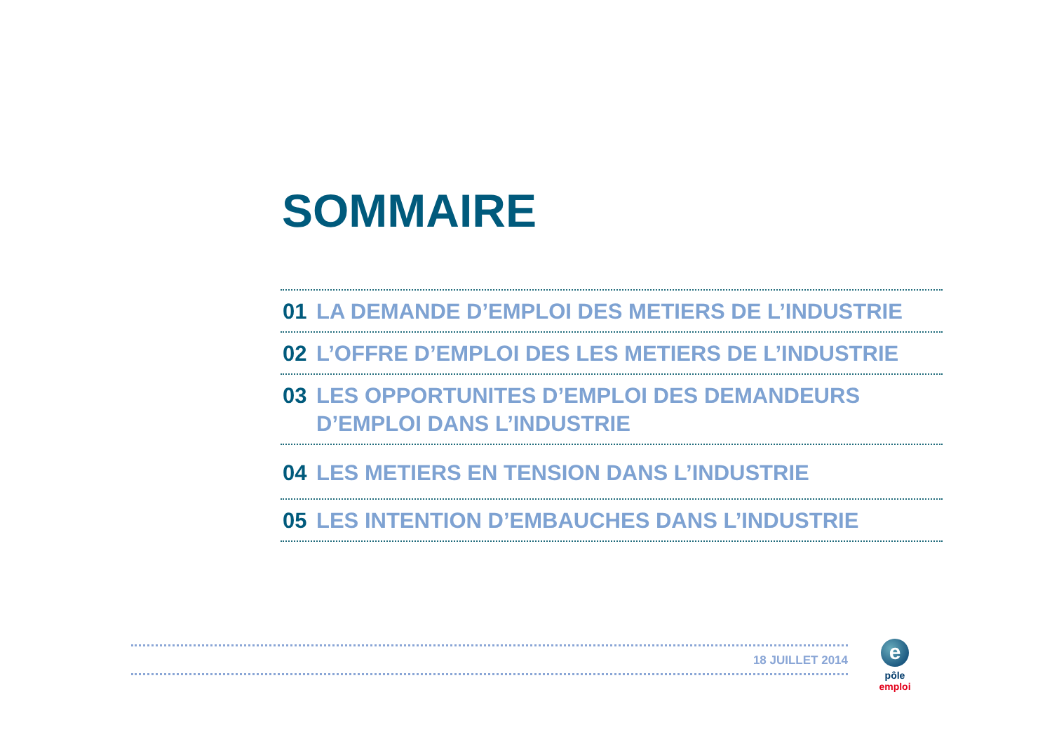SOMMAIRE
01 LA DEMANDE D’EMPLOI DES METIERS DE L’INDUSTRIE
02 L’OFFRE D’EMPLOI DES LES METIERS DE L’INDUSTRIE
03 LES OPPORTUNITES D’EMPLOI DES DEMANDEURS D’EMPLOI DANS L’INDUSTRIE
04 LES METIERS EN TENSION DANS L’INDUSTRIE
05 LES INTENTION D’EMBAUCHES DANS L’INDUSTRIE
18 JUILLET 2014
e
pôle emploi